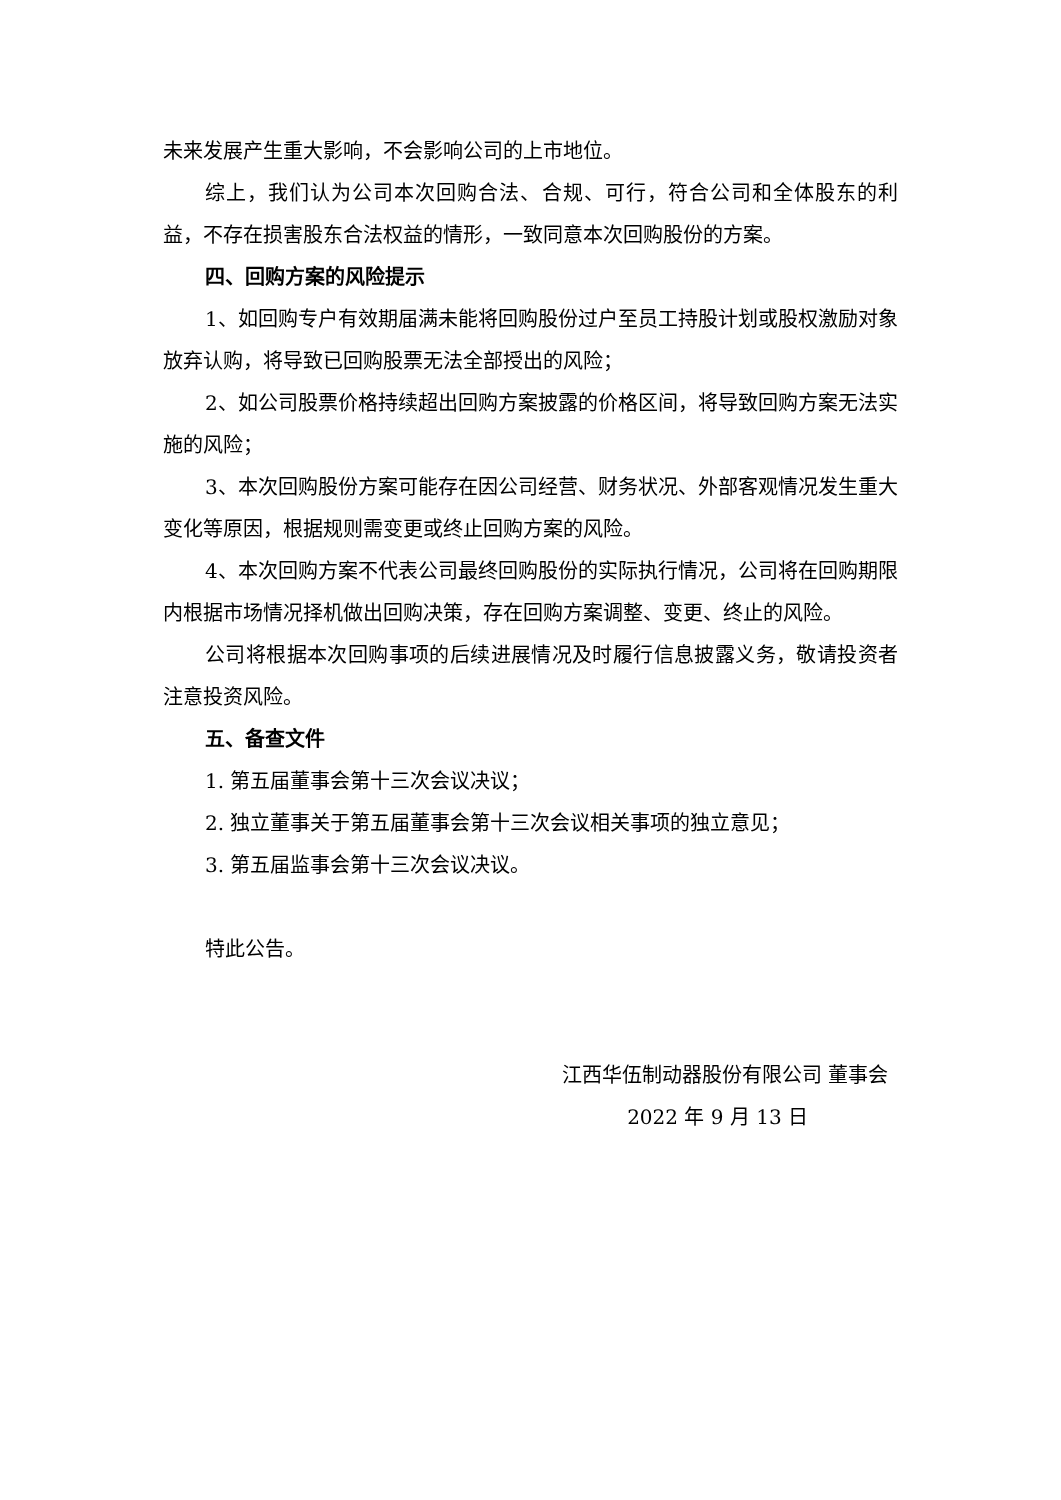未来发展产生重大影响，不会影响公司的上市地位。
综上，我们认为公司本次回购合法、合规、可行，符合公司和全体股东的利益，不存在损害股东合法权益的情形，一致同意本次回购股份的方案。
四、回购方案的风险提示
1、如回购专户有效期届满未能将回购股份过户至员工持股计划或股权激励对象放弃认购，将导致已回购股票无法全部授出的风险；
2、如公司股票价格持续超出回购方案披露的价格区间，将导致回购方案无法实施的风险；
3、本次回购股份方案可能存在因公司经营、财务状况、外部客观情况发生重大变化等原因，根据规则需变更或终止回购方案的风险。
4、本次回购方案不代表公司最终回购股份的实际执行情况，公司将在回购期限内根据市场情况择机做出回购决策，存在回购方案调整、变更、终止的风险。
公司将根据本次回购事项的后续进展情况及时履行信息披露义务，敬请投资者注意投资风险。
五、备查文件
1. 第五届董事会第十三次会议决议；
2. 独立董事关于第五届董事会第十三次会议相关事项的独立意见；
3. 第五届监事会第十三次会议决议。
特此公告。
江西华伍制动器股份有限公司 董事会
2022 年 9 月 13 日